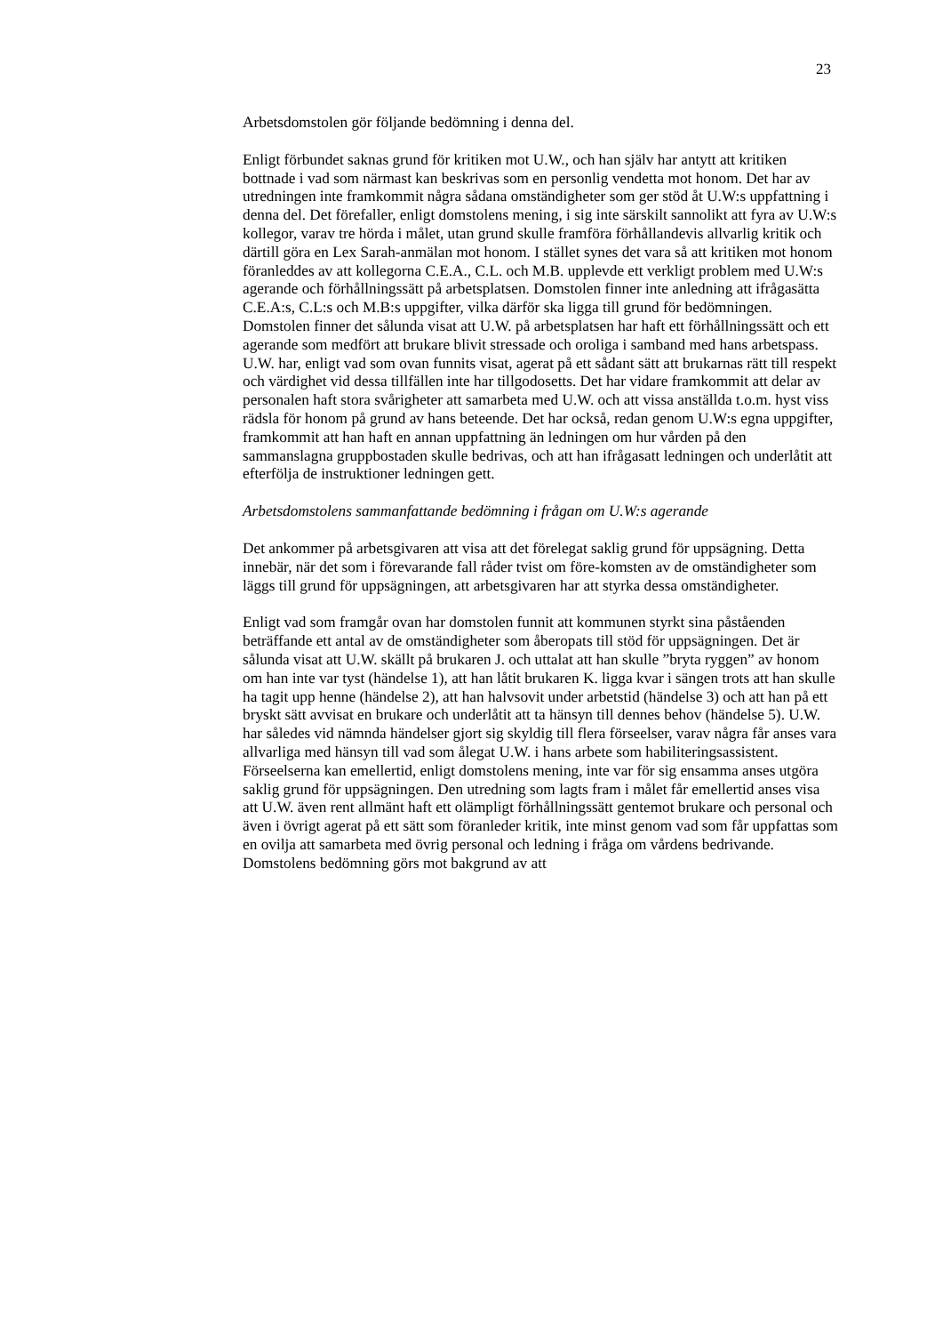23
Arbetsdomstolen gör följande bedömning i denna del.
Enligt förbundet saknas grund för kritiken mot U.W., och han själv har antytt att kritiken bottnade i vad som närmast kan beskrivas som en personlig vendetta mot honom. Det har av utredningen inte framkommit några sådana omständigheter som ger stöd åt U.W:s uppfattning i denna del. Det förefaller, enligt domstolens mening, i sig inte särskilt sannolikt att fyra av U.W:s kollegor, varav tre hörda i målet, utan grund skulle framföra förhållandevis allvarlig kritik och därtill göra en Lex Sarah-anmälan mot honom. I stället synes det vara så att kritiken mot honom föranleddes av att kollegorna C.E.A., C.L. och M.B. upplevde ett verkligt problem med U.W:s agerande och förhållningssätt på arbetsplatsen. Domstolen finner inte anledning att ifrågasätta C.E.A:s, C.L:s och M.B:s uppgifter, vilka därför ska ligga till grund för bedömningen. Domstolen finner det sålunda visat att U.W. på arbetsplatsen har haft ett förhållningssätt och ett agerande som medfört att brukare blivit stressade och oroliga i samband med hans arbetspass. U.W. har, enligt vad som ovan funnits visat, agerat på ett sådant sätt att brukarnas rätt till respekt och värdighet vid dessa tillfällen inte har tillgodosetts. Det har vidare framkommit att delar av personalen haft stora svårigheter att samarbeta med U.W. och att vissa anställda t.o.m. hyst viss rädsla för honom på grund av hans beteende. Det har också, redan genom U.W:s egna uppgifter, framkommit att han haft en annan uppfattning än ledningen om hur vården på den sammanslagna gruppbostaden skulle bedrivas, och att han ifrågasatt ledningen och underlåtit att efterfölja de instruktioner ledningen gett.
Arbetsdomstolens sammanfattande bedömning i frågan om U.W:s agerande
Det ankommer på arbetsgivaren att visa att det förelegat saklig grund för uppsägning. Detta innebär, när det som i förevarande fall råder tvist om före-komsten av de omständigheter som läggs till grund för uppsägningen, att arbetsgivaren har att styrka dessa omständigheter.
Enligt vad som framgår ovan har domstolen funnit att kommunen styrkt sina påståenden beträffande ett antal av de omständigheter som åberopats till stöd för uppsägningen. Det är sålunda visat att U.W. skällt på brukaren J. och uttalat att han skulle ”bryta ryggen” av honom om han inte var tyst (händelse 1), att han låtit brukaren K. ligga kvar i sängen trots att han skulle ha tagit upp henne (händelse 2), att han halvsovit under arbetstid (händelse 3) och att han på ett bryskt sätt avvisat en brukare och underlåtit att ta hänsyn till dennes behov (händelse 5). U.W. har således vid nämnda händelser gjort sig skyldig till flera förseelser, varav några får anses vara allvarliga med hänsyn till vad som ålegat U.W. i hans arbete som habiliteringsassistent. Förseelserna kan emellertid, enligt domstolens mening, inte var för sig ensamma anses utgöra saklig grund för uppsägningen. Den utredning som lagts fram i målet får emellertid anses visa att U.W. även rent allmänt haft ett olämpligt förhållningssätt gentemot brukare och personal och även i övrigt agerat på ett sätt som föranleder kritik, inte minst genom vad som får uppfattas som en ovilja att samarbeta med övrig personal och ledning i fråga om vårdens bedrivande. Domstolens bedömning görs mot bakgrund av att